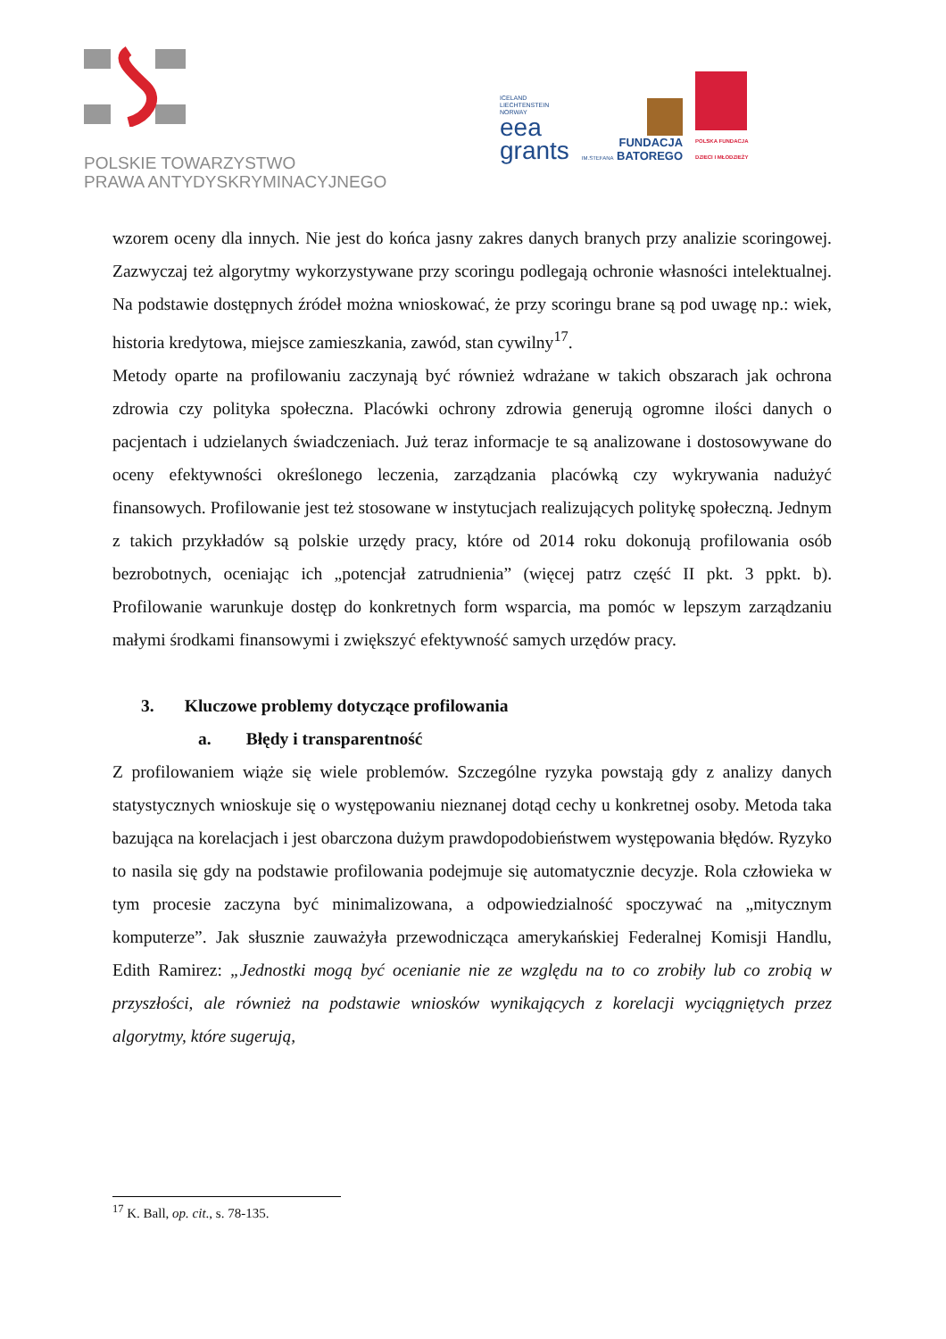POLSKIE TOWARZYSTWO
PRAWA ANTYDYSKRYMINACYJNEGO
ICELAND
LIECHTENSTEIN
NORWAY
eea
grants
FUNDACJA
IM.STEFANA BATOREGO
POLSKA FUNDACJA
DZIECI I MŁODZIEŻY
wzorem oceny dla innych. Nie jest do końca jasny zakres danych branych przy analizie scoringowej. Zazwyczaj też algorytmy wykorzystywane przy scoringu podlegają ochronie własności intelektualnej. Na podstawie dostępnych źródeł można wnioskować, że przy scoringu brane są pod uwagę np.: wiek, historia kredytowa, miejsce zamieszkania, zawód, stan cywilny<sup>17</sup>.
Metody oparte na profilowaniu zaczynają być również wdrażane w takich obszarach jak ochrona zdrowia czy polityka społeczna. Placówki ochrony zdrowia generują ogromne ilości danych o pacjentach i udzielanych świadczeniach. Już teraz informacje te są analizowane i dostosowywane do oceny efektywności określonego leczenia, zarządzania placówką czy wykrywania nadużyć finansowych. Profilowanie jest też stosowane w instytucjach realizujących politykę społeczną. Jednym z takich przykładów są polskie urzędy pracy, które od 2014 roku dokonują profilowania osób bezrobotnych, oceniając ich „potencjał zatrudnienia” (więcej patrz część II pkt. 3 ppkt. b). Profilowanie warunkuje dostęp do konkretnych form wsparcia, ma pomóc w lepszym zarządzaniu małymi środkami finansowymi i zwiększyć efektywność samych urzędów pracy.
3. Kluczowe problemy dotyczące profilowania
a. Błędy i transparentność
Z profilowaniem wiąże się wiele problemów. Szczególne ryzyka powstają gdy z analizy danych statystycznych wnioskuje się o występowaniu nieznanej dotąd cechy u konkretnej osoby. Metoda taka bazująca na korelacjach i jest obarczona dużym prawdopodobieństwem występowania błędów. Ryzyko to nasila się gdy na podstawie profilowania podejmuje się automatycznie decyzje. Rola człowieka w tym procesie zaczyna być minimalizowana, a odpowiedzialność spoczywać na „mitycznym komputerze”. Jak słusznie zauważyła przewodnicząca amerykańskiej Federalnej Komisji Handlu, Edith Ramirez: „Jednostki mogą być ocenianie nie ze względu na to co zrobiły lub co zrobią w przyszłości, ale również na podstawie wniosków wynikających z korelacji wyciągniętych przez algorytmy, które sugerują,
<sup>17</sup> K. Ball, op. cit., s. 78-135.